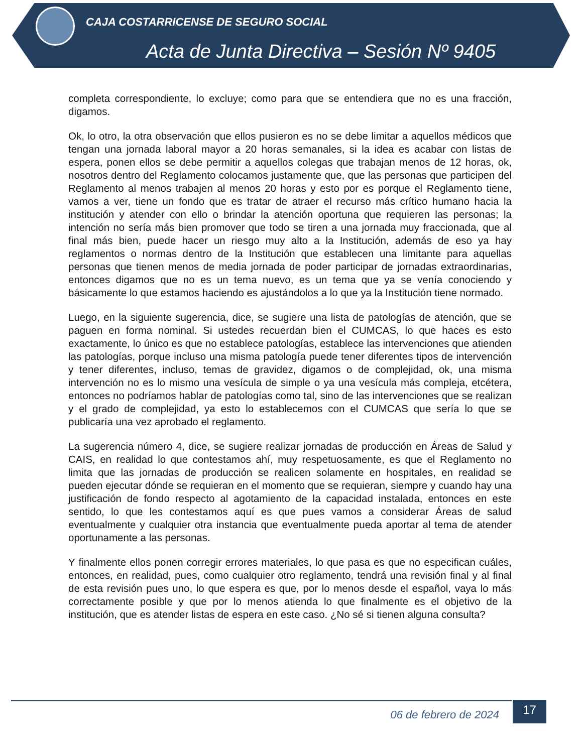CAJA COSTARRICENSE DE SEGURO SOCIAL
Acta de Junta Directiva – Sesión Nº 9405
completa correspondiente, lo excluye; como para que se entendiera que no es una fracción, digamos.
Ok, lo otro, la otra observación que ellos pusieron es no se debe limitar a aquellos médicos que tengan una jornada laboral mayor a 20 horas semanales, si la idea es acabar con listas de espera, ponen ellos se debe permitir a aquellos colegas que trabajan menos de 12 horas, ok, nosotros dentro del Reglamento colocamos justamente que, que las personas que participen del Reglamento al menos trabajen al menos 20 horas y esto por es porque el Reglamento tiene, vamos a ver, tiene un fondo que es tratar de atraer el recurso más crítico humano hacia la institución y atender con ello o brindar la atención oportuna que requieren las personas; la intención no sería más bien promover que todo se tiren a una jornada muy fraccionada, que al final más bien, puede hacer un riesgo muy alto a la Institución, además de eso ya hay reglamentos o normas dentro de la Institución que establecen una limitante para aquellas personas que tienen menos de media jornada de poder participar de jornadas extraordinarias, entonces digamos que no es un tema nuevo, es un tema que ya se venía conociendo y básicamente lo que estamos haciendo es ajustándolos a lo que ya la Institución tiene normado.
Luego, en la siguiente sugerencia, dice, se sugiere una lista de patologías de atención, que se paguen en forma nominal. Si ustedes recuerdan bien el CUMCAS, lo que haces es esto exactamente, lo único es que no establece patologías, establece las intervenciones que atienden las patologías, porque incluso una misma patología puede tener diferentes tipos de intervención y tener diferentes, incluso, temas de gravidez, digamos o de complejidad, ok, una misma intervención no es lo mismo una vesícula de simple o ya una vesícula más compleja, etcétera, entonces no podríamos hablar de patologías como tal, sino de las intervenciones que se realizan y el grado de complejidad, ya esto lo establecemos con el CUMCAS que sería lo que se publicaría una vez aprobado el reglamento.
La sugerencia número 4, dice, se sugiere realizar jornadas de producción en Áreas de Salud y CAIS, en realidad lo que contestamos ahí, muy respetuosamente, es que el Reglamento no limita que las jornadas de producción se realicen solamente en hospitales, en realidad se pueden ejecutar dónde se requieran en el momento que se requieran, siempre y cuando hay una justificación de fondo respecto al agotamiento de la capacidad instalada, entonces en este sentido, lo que les contestamos aquí es que pues vamos a considerar Áreas de salud eventualmente y cualquier otra instancia que eventualmente pueda aportar al tema de atender oportunamente a las personas.
Y finalmente ellos ponen corregir errores materiales, lo que pasa es que no especifican cuáles, entonces, en realidad, pues, como cualquier otro reglamento, tendrá una revisión final y al final de esta revisión pues uno, lo que espera es que, por lo menos desde el español, vaya lo más correctamente posible y que por lo menos atienda lo que finalmente es el objetivo de la institución, que es atender listas de espera en este caso. ¿No sé si tienen alguna consulta?
06 de febrero de 2024
17